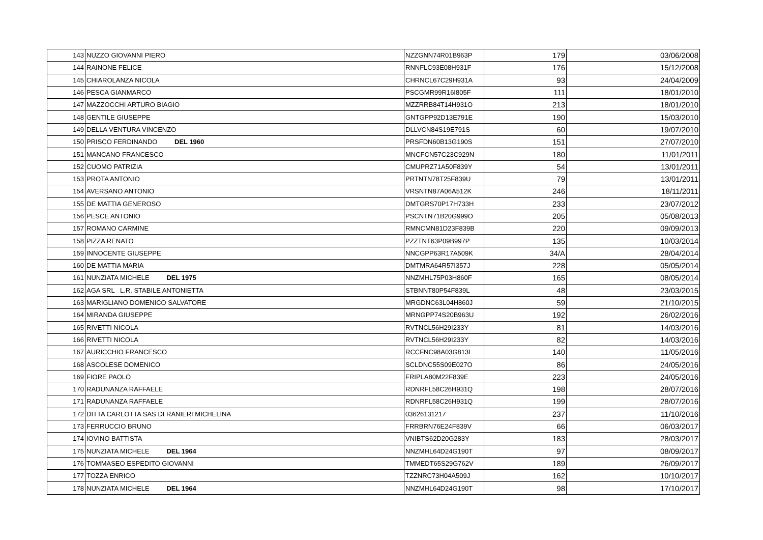| 143 | NUZZO GIOVANNI PIERO | NZZGNN74R01B963P | 179 | 03/06/2008 |
| 144 | RAINONE FELICE | RNNFLC93E08H931F | 176 | 15/12/2008 |
| 145 | CHIAROLANZA NICOLA | CHRNCL67C29H931A | 93 | 24/04/2009 |
| 146 | PESCA GIANMARCO | PSCGMR99R16I805F | 111 | 18/01/2010 |
| 147 | MAZZOCCHI ARTURO BIAGIO | MZZRRB84T14H931O | 213 | 18/01/2010 |
| 148 | GENTILE GIUSEPPE | GNTGPP92D13E791E | 190 | 15/03/2010 |
| 149 | DELLA VENTURA VINCENZO | DLLVCN84S19E791S | 60 | 19/07/2010 |
| 150 | PRISCO FERDINANDO DEL 1960 | PRSFDN60B13G190S | 151 | 27/07/2010 |
| 151 | MANCANO FRANCESCO | MNCFCN57C23C929N | 180 | 11/01/2011 |
| 152 | CUOMO PATRIZIA | CMUPRZ71A50F839Y | 54 | 13/01/2011 |
| 153 | PROTA ANTONIO | PRTNTN78T25F839U | 79 | 13/01/2011 |
| 154 | AVERSANO ANTONIO | VRSNTN87A06A512K | 246 | 18/11/2011 |
| 155 | DE MATTIA GENEROSO | DMTGRS70P17H733H | 233 | 23/07/2012 |
| 156 | PESCE ANTONIO | PSCNTN71B20G999O | 205 | 05/08/2013 |
| 157 | ROMANO CARMINE | RMNCMN81D23F839B | 220 | 09/09/2013 |
| 158 | PIZZA RENATO | PZZTNT63P09B997P | 135 | 10/03/2014 |
| 159 | INNOCENTE GIUSEPPE | NNCGPP63R17A509K | 34/A | 28/04/2014 |
| 160 | DE MATTIA MARIA | DMTMRA64R57I357J | 228 | 05/05/2014 |
| 161 | NUNZIATA MICHELE DEL 1975 | NNZMHL75P03H860F | 165 | 08/05/2014 |
| 162 | AGA SRL L.R. STABILE ANTONIETTA | STBNNT80P54F839L | 48 | 23/03/2015 |
| 163 | MARIGLIANO DOMENICO SALVATORE | MRGDNC63L04H860J | 59 | 21/10/2015 |
| 164 | MIRANDA GIUSEPPE | MRNGPP74S20B963U | 192 | 26/02/2016 |
| 165 | RIVETTI NICOLA | RVTNCL56H29I233Y | 81 | 14/03/2016 |
| 166 | RIVETTI NICOLA | RVTNCL56H29I233Y | 82 | 14/03/2016 |
| 167 | AURICCHIO FRANCESCO | RCCFNC98A03G813I | 140 | 11/05/2016 |
| 168 | ASCOLESE DOMENICO | SCLDNC55S09E027O | 86 | 24/05/2016 |
| 169 | FIORE PAOLO | FRIPLA80M22F839E | 223 | 24/05/2016 |
| 170 | RADUNANZA RAFFAELE | RDNRFL58C26H931Q | 198 | 28/07/2016 |
| 171 | RADUNANZA RAFFAELE | RDNRFL58C26H931Q | 199 | 28/07/2016 |
| 172 | DITTA CARLOTTA SAS DI RANIERI MICHELINA | 03626131217 | 237 | 11/10/2016 |
| 173 | FERRUCCIO BRUNO | FRRBRN76E24F839V | 66 | 06/03/2017 |
| 174 | IOVINO BATTISTA | VNIBTS62D20G283Y | 183 | 28/03/2017 |
| 175 | NUNZIATA MICHELE DEL 1964 | NNZMHL64D24G190T | 97 | 08/09/2017 |
| 176 | TOMMASEO ESPEDITO GIOVANNI | TMMEDT65S29G762V | 189 | 26/09/2017 |
| 177 | TOZZA ENRICO | TZZNRC73H04A509J | 162 | 10/10/2017 |
| 178 | NUNZIATA MICHELE DEL 1964 | NNZMHL64D24G190T | 98 | 17/10/2017 |